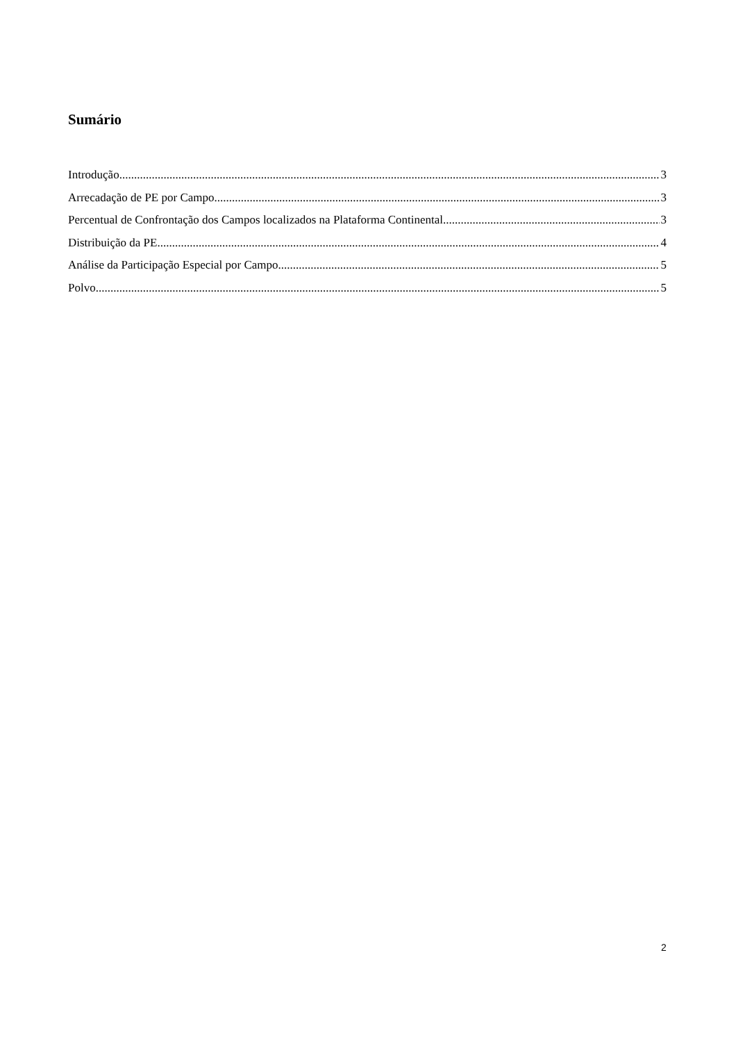Sumário
Introdução 3
Arrecadação de PE por Campo 3
Percentual de Confrontação dos Campos localizados na Plataforma Continental 3
Distribuição da PE 4
Análise da Participação Especial por Campo 5
Polvo 5
2